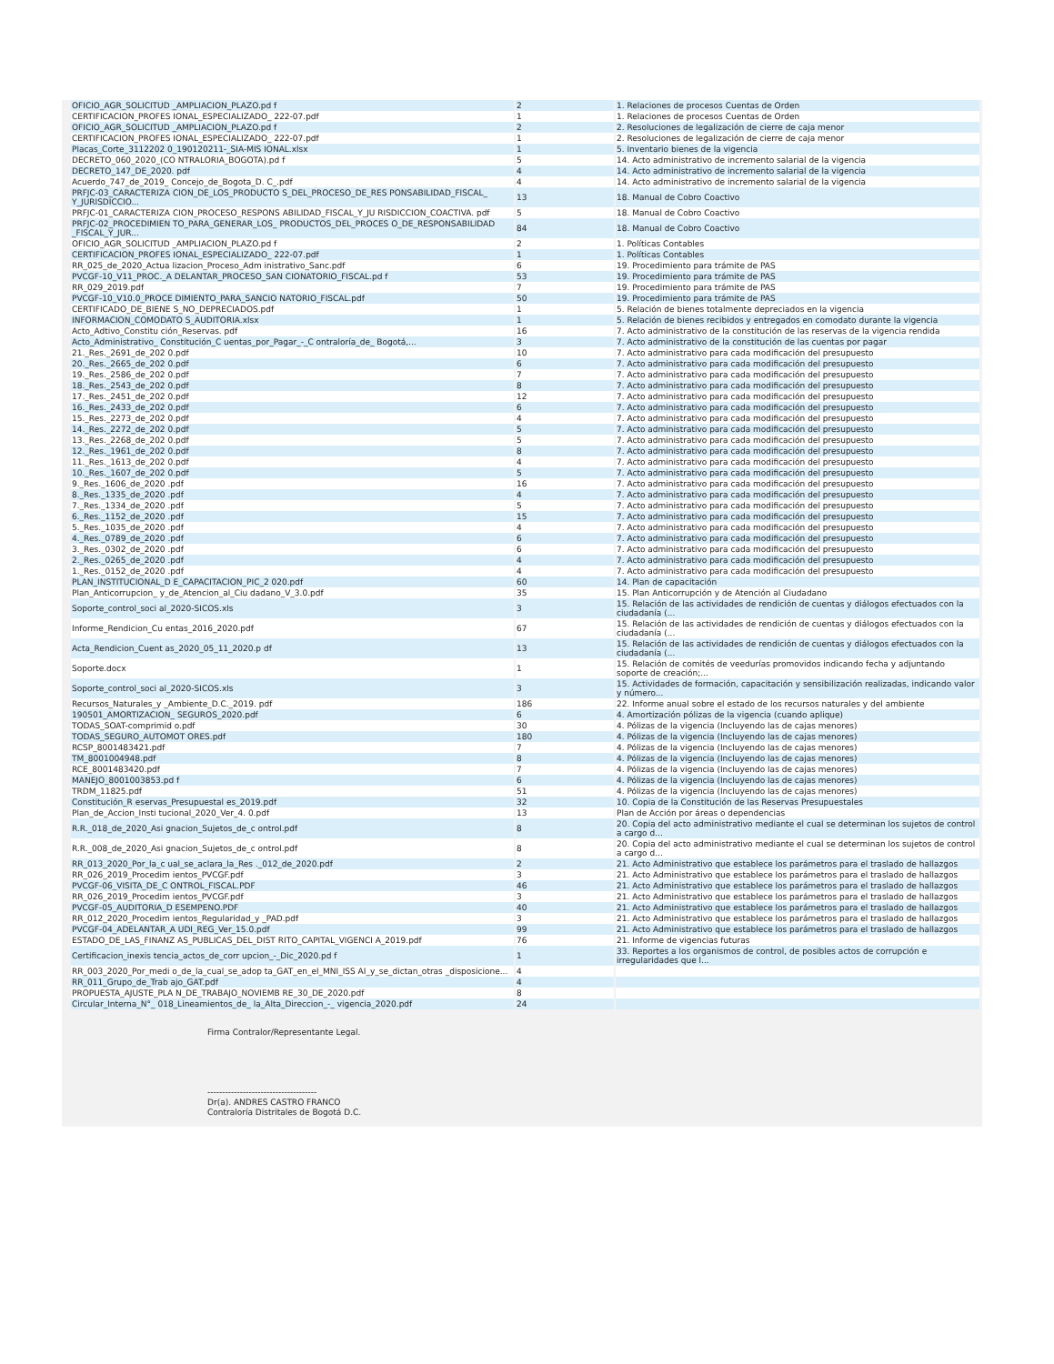| OFICIO_AGR_SOLICITUD _AMPLIACION_PLAZO.pd f | 2 | 1. Relaciones de procesos Cuentas de Orden |
| CERTIFICACION_PROFES IONAL_ESPECIALIZADO_ 222-07.pdf | 1 | 1. Relaciones de procesos Cuentas de Orden |
| OFICIO_AGR_SOLICITUD _AMPLIACION_PLAZO.pd f | 2 | 2. Resoluciones de legalización de cierre de caja menor |
| CERTIFICACION_PROFES IONAL_ESPECIALIZADO_ 222-07.pdf | 1 | 2. Resoluciones de legalización de cierre de caja menor |
| Placas_Corte_3112202 0_190120211-_SIA-MIS IONAL.xlsx | 1 | 5. Inventario bienes de la vigencia |
| DECRETO_060_2020_(CO NTRALORIA_BOGOTA).pd f | 5 | 14. Acto administrativo de incremento salarial de la vigencia |
| DECRETO_147_DE_2020. pdf | 4 | 14. Acto administrativo de incremento salarial de la vigencia |
| Acuerdo_747_de_2019_ Concejo_de_Bogota_D. C_.pdf | 4 | 14. Acto administrativo de incremento salarial de la vigencia |
| PRFJC-03_CARACTERIZA CION_DE_LOS_PRODUCTO S_DEL_PROCESO_DE_RES PONSABILIDAD_FISCAL_ Y_JURISDICCIO... | 13 | 18. Manual de Cobro Coactivo |
| PRFJC-01_CARACTERIZA CION_PROCESO_RESPONS ABILIDAD_FISCAL_Y_JU RISDICCION_COACTIVA. pdf | 5 | 18. Manual de Cobro Coactivo |
| PRFJC-02_PROCEDIMIEN TO_PARA_GENERAR_LOS_ PRODUCTOS_DEL_PROCES O_DE_RESPONSABILIDAD _FISCAL_Y_JUR... | 84 | 18. Manual de Cobro Coactivo |
| OFICIO_AGR_SOLICITUD _AMPLIACION_PLAZO.pd f | 2 | 1. Políticas Contables |
| CERTIFICACION_PROFES IONAL_ESPECIALIZADO_ 222-07.pdf | 1 | 1. Políticas Contables |
| RR_025_de_2020_Actua lizacion_Proceso_Adm inistrativo_Sanc.pdf | 6 | 19. Procedimiento para trámite de PAS |
| PVCGF-10_V11_PROC._A DELANTAR_PROCESO_SAN CIONATORIO_FISCAL.pd f | 53 | 19. Procedimiento para trámite de PAS |
| RR_029_2019.pdf | 7 | 19. Procedimiento para trámite de PAS |
| PVCGF-10_V10.0_PROCE DIMIENTO_PARA_SANCIO NATORIO_FISCAL.pdf | 50 | 19. Procedimiento para trámite de PAS |
| CERTIFICADO_DE_BIENE S_NO_DEPRECIADOS.pdf | 1 | 5. Relación de bienes totalmente depreciados en la vigencia |
| INFORMACION_COMODATO S_AUDITORIA.xlsx | 1 | 5. Relación de bienes recibidos y entregados en comodato durante la vigencia |
| Acto_Adtivo_Constitu ción_Reservas. pdf | 16 | 7. Acto administrativo de la constitución de las reservas de la vigencia rendida |
| Acto_Administrativo_ Constitución_C uentas_por_Pagar_-_C ontraloría_de_ Bogotá,... | 3 | 7. Acto administrativo de la constitución de las cuentas por pagar |
| 21._Res._2691_de_202 0.pdf | 10 | 7. Acto administrativo para cada modificación del presupuesto |
| 20._Res._2665_de_202 0.pdf | 6 | 7. Acto administrativo para cada modificación del presupuesto |
| 19._Res._2586_de_202 0.pdf | 7 | 7. Acto administrativo para cada modificación del presupuesto |
| 18._Res._2543_de_202 0.pdf | 8 | 7. Acto administrativo para cada modificación del presupuesto |
| 17._Res._2451_de_202 0.pdf | 12 | 7. Acto administrativo para cada modificación del presupuesto |
| 16._Res._2433_de_202 0.pdf | 6 | 7. Acto administrativo para cada modificación del presupuesto |
| 15._Res._2273_de_202 0.pdf | 4 | 7. Acto administrativo para cada modificación del presupuesto |
| 14._Res._2272_de_202 0.pdf | 5 | 7. Acto administrativo para cada modificación del presupuesto |
| 13._Res._2268_de_202 0.pdf | 5 | 7. Acto administrativo para cada modificación del presupuesto |
| 12._Res._1961_de_202 0.pdf | 8 | 7. Acto administrativo para cada modificación del presupuesto |
| 11._Res._1613_de_202 0.pdf | 4 | 7. Acto administrativo para cada modificación del presupuesto |
| 10._Res._1607_de_202 0.pdf | 5 | 7. Acto administrativo para cada modificación del presupuesto |
| 9._Res._1606_de_2020 .pdf | 16 | 7. Acto administrativo para cada modificación del presupuesto |
| 8._Res._1335_de_2020 .pdf | 4 | 7. Acto administrativo para cada modificación del presupuesto |
| 7._Res._1334_de_2020 .pdf | 5 | 7. Acto administrativo para cada modificación del presupuesto |
| 6._Res._1152_de_2020 .pdf | 15 | 7. Acto administrativo para cada modificación del presupuesto |
| 5._Res._1035_de_2020 .pdf | 4 | 7. Acto administrativo para cada modificación del presupuesto |
| 4._Res._0789_de_2020 .pdf | 6 | 7. Acto administrativo para cada modificación del presupuesto |
| 3._Res._0302_de_2020 .pdf | 6 | 7. Acto administrativo para cada modificación del presupuesto |
| 2._Res._0265_de_2020 .pdf | 4 | 7. Acto administrativo para cada modificación del presupuesto |
| 1._Res._0152_de_2020 .pdf | 4 | 7. Acto administrativo para cada modificación del presupuesto |
| PLAN_INSTITUCIONAL_D E_CAPACITACION_PIC_2 020.pdf | 60 | 14. Plan de capacitación |
| Plan_Anticorrupcion_ y_de_Atencion_al_Ciu dadano_V_3.0.pdf | 35 | 15. Plan Anticorrupción y de Atención al Ciudadano |
| Soporte_control_soci al_2020-SICOS.xls | 3 | 15. Relación de las actividades de rendición de cuentas y diálogos efectuados con la ciudadanía (... |
| Informe_Rendicion_Cu entas_2016_2020.pdf | 67 | 15. Relación de las actividades de rendición de cuentas y diálogos efectuados con la ciudadanía (... |
| Acta_Rendicion_Cuent as_2020_05_11_2020.p df | 13 | 15. Relación de las actividades de rendición de cuentas y diálogos efectuados con la ciudadanía (... |
| Soporte.docx | 1 | 15. Relación de comités de veedurías promovidos indicando fecha y adjuntando soporte de creación;... |
| Soporte_control_soci al_2020-SICOS.xls | 3 | 15. Actividades de formación, capacitación y sensibilización realizadas, indicando valor y número... |
| Recursos_Naturales_y _Ambiente_D.C._2019. pdf | 186 | 22. Informe anual sobre el estado de los recursos naturales y del ambiente |
| 190501_AMORTIZACION_ SEGUROS_2020.pdf | 6 | 4. Amortización pólizas de la vigencia (cuando aplique) |
| TODAS_SOAT-comprimid o.pdf | 30 | 4. Pólizas de la vigencia (Incluyendo las de cajas menores) |
| TODAS_SEGURO_AUTOMOT ORES.pdf | 180 | 4. Pólizas de la vigencia (Incluyendo las de cajas menores) |
| RCSP_8001483421.pdf | 7 | 4. Pólizas de la vigencia (Incluyendo las de cajas menores) |
| TM_8001004948.pdf | 8 | 4. Pólizas de la vigencia (Incluyendo las de cajas menores) |
| RCE_8001483420.pdf | 7 | 4. Pólizas de la vigencia (Incluyendo las de cajas menores) |
| MANEJO_8001003853.pd f | 6 | 4. Pólizas de la vigencia (Incluyendo las de cajas menores) |
| TRDM_11825.pdf | 51 | 4. Pólizas de la vigencia (Incluyendo las de cajas menores) |
| Constitución_R eservas_Presupuestal es_2019.pdf | 32 | 10. Copia de la Constitución de las Reservas Presupuestales |
| Plan_de_Accion_Insti tucional_2020_Ver_4. 0.pdf | 13 | Plan de Acción por áreas o dependencias |
| R.R._018_de_2020_Asi gnacion_Sujetos_de_c ontrol.pdf | 8 | 20. Copia del acto administrativo mediante el cual se determinan los sujetos de control a cargo d... |
| R.R._008_de_2020_Asi gnacion_Sujetos_de_c ontrol.pdf | 8 | 20. Copia del acto administrativo mediante el cual se determinan los sujetos de control a cargo d... |
| RR_013_2020_Por_la_c ual_se_aclara_la_Res ._012_de_2020.pdf | 2 | 21. Acto Administrativo que establece los parámetros para el traslado de hallazgos |
| RR_026_2019_Procedim ientos_PVCGF.pdf | 3 | 21. Acto Administrativo que establece los parámetros para el traslado de hallazgos |
| PVCGF-06_VISITA_DE_C ONTROL_FISCAL.PDF | 46 | 21. Acto Administrativo que establece los parámetros para el traslado de hallazgos |
| RR_026_2019_Procedim ientos_PVCGF.pdf | 3 | 21. Acto Administrativo que establece los parámetros para el traslado de hallazgos |
| PVCGF-05_AUDITORIA_D ESEMPENO.PDF | 40 | 21. Acto Administrativo que establece los parámetros para el traslado de hallazgos |
| RR_012_2020_Procedim ientos_Regularidad_y _PAD.pdf | 3 | 21. Acto Administrativo que establece los parámetros para el traslado de hallazgos |
| PVCGF-04_ADELANTAR_A UDI_REG_Ver_15.0.pdf | 99 | 21. Acto Administrativo que establece los parámetros para el traslado de hallazgos |
| ESTADO_DE_LAS_FINANZ AS_PUBLICAS_DEL_DIST RITO_CAPITAL_VIGENCI A_2019.pdf | 76 | 21. Informe de vigencias futuras |
| Certificacion_inexis tencia_actos_de_corr upcion_-_Dic_2020.pd f | 1 | 33. Reportes a los organismos de control, de posibles actos de corrupción e irregularidades que l... |
| RR_003_2020_Por_medi o_de_la_cual_se_adop ta_GAT_en_el_MNI_ISS AI_y_se_dictan_otras _disposicione... | 4 | |
| RR_011_Grupo_de_Trab ajo_GAT.pdf | 4 | |
| PROPUESTA_AJUSTE_PLA N_DE_TRABAJO_NOVIEMB RE_30_DE_2020.pdf | 8 | |
| Circular_Interna_N°_ 018_Lineamientos_de_ la_Alta_Direccion_-_ vigencia_2020.pdf | 24 | |
Firma Contralor/Representante Legal.
-------------------------------------
Dr(a). ANDRES CASTRO FRANCO
Contraloría Distritales de Bogotá D.C.